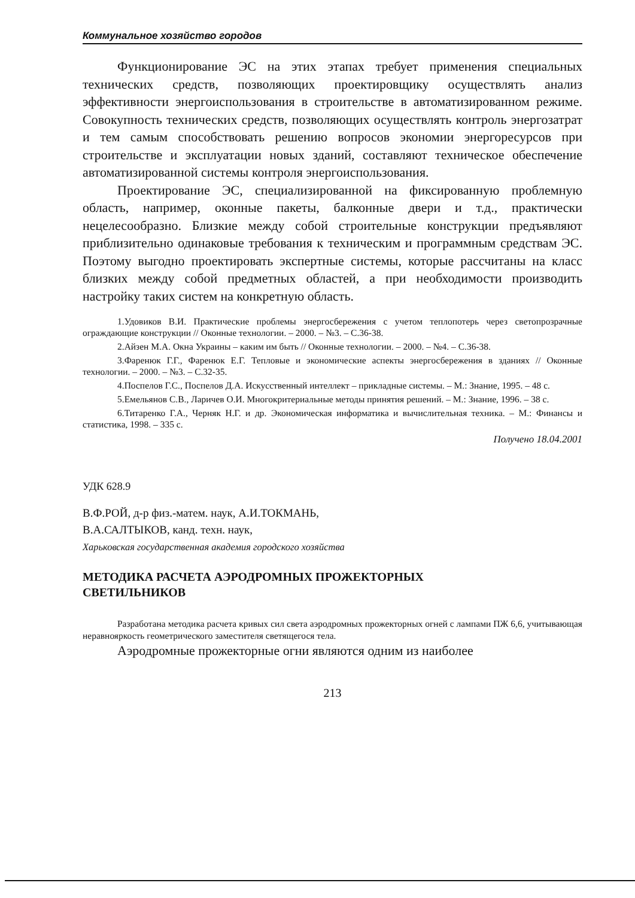Коммунальное хозяйство городов
Функционирование ЭС на этих этапах требует применения специальных технических средств, позволяющих проектировщику осуществлять анализ эффективности энергоиспользования в строительстве в автоматизированном режиме. Совокупность технических средств, позволяющих осуществлять контроль энергозатрат и тем самым способствовать решению вопросов экономии энергоресурсов при строительстве и эксплуатации новых зданий, составляют техническое обеспечение автоматизированной системы контроля энергоиспользования.
Проектирование ЭС, специализированной на фиксированную проблемную область, например, оконные пакеты, балконные двери и т.д., практически нецелесообразно. Близкие между собой строительные конструкции предъявляют приблизительно одинаковые требования к техническим и программным средствам ЭС. Поэтому выгодно проектировать экспертные системы, которые рассчитаны на класс близких между собой предметных областей, а при необходимости производить настройку таких систем на конкретную область.
1.Удовиков В.И. Практические проблемы энергосбережения с учетом теплопотерь через светопрозрачные ограждающие конструкции // Оконные технологии. – 2000. – №3. – С.36-38.
2.Айзен М.А. Окна Украины – каким им быть // Оконные технологии. – 2000. – №4. – С.36-38.
3.Фаренюк Г.Г., Фаренюк Е.Г. Тепловые и экономические аспекты энергосбережения в зданиях // Оконные технологии. – 2000. – №3. – С.32-35.
4.Поспелов Г.С., Поспелов Д.А. Искусственный интеллект – прикладные системы. – М.: Знание, 1995. – 48 с.
5.Емельянов С.В., Ларичев О.И. Многокритериальные методы принятия решений. – М.: Знание, 1996. – 38 с.
6.Титаренко Г.А., Черняк Н.Г. и др. Экономическая информатика и вычислительная техника. – М.: Финансы и статистика, 1998. – 335 с.
Получено 18.04.2001
УДК 628.9
В.Ф.РОЙ, д-р физ.-матем. наук, А.И.ТОКМАНЬ,
В.А.САЛТЫКОВ, канд. техн. наук,
Харьковская государственная академия городского хозяйства
МЕТОДИКА РАСЧЕТА АЭРОДРОМНЫХ ПРОЖЕКТОРНЫХ
СВЕТИЛЬНИКОВ
Разработана методика расчета кривых сил света аэродромных прожекторных огней с лампами ПЖ 6,6, учитывающая неравнояркость геометрического заместителя светящегося тела.
Аэродромные прожекторные огни являются одним из наиболее
213